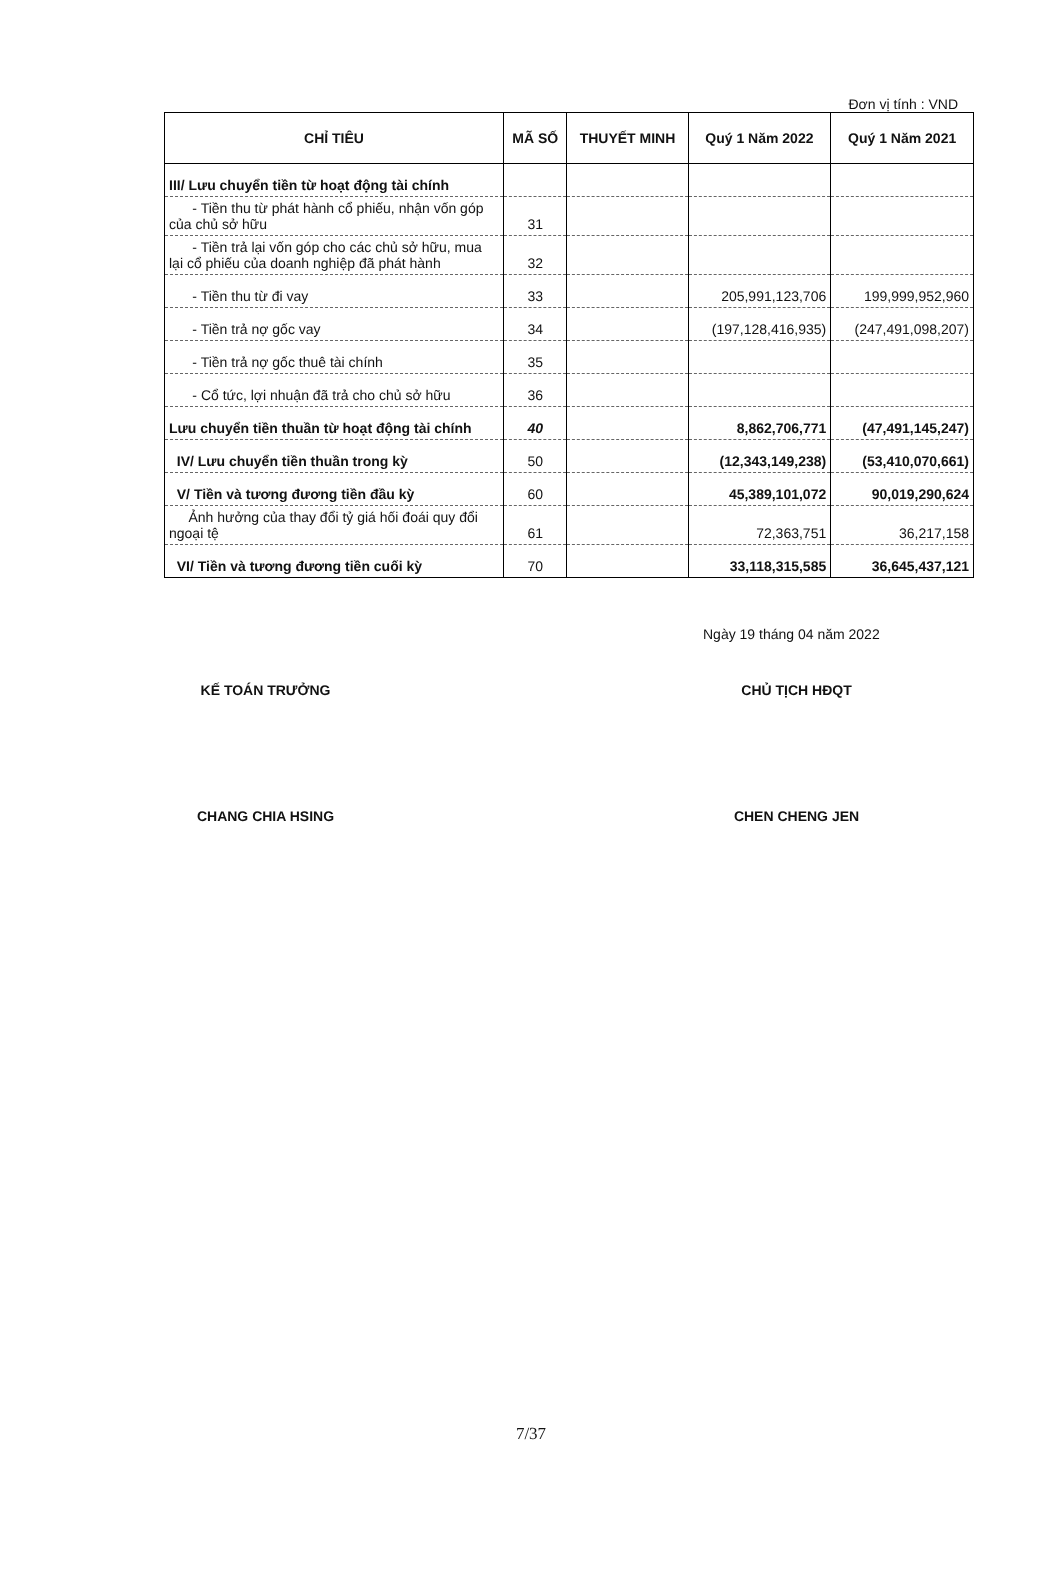Đơn vị tính : VND
| CHỈ TIÊU | MÃ SỐ | THUYẾT MINH | Quý 1 Năm 2022 | Quý 1 Năm 2021 |
| --- | --- | --- | --- | --- |
| III/ Lưu chuyển tiền từ hoạt động tài chính | | | | |
| - Tiền thu từ phát hành cổ phiếu, nhận vốn góp của chủ sở hữu | 31 | | | |
| - Tiền trả lại vốn góp cho các chủ sở hữu, mua lại cổ phiếu của doanh nghiệp đã phát hành | 32 | | | |
| - Tiền thu từ đi vay | 33 | | 205,991,123,706 | 199,999,952,960 |
| - Tiền trả nợ gốc vay | 34 | | (197,128,416,935) | (247,491,098,207) |
| - Tiền trả nợ gốc thuê tài chính | 35 | | | |
| - Cổ tức, lợi nhuận đã trả cho chủ sở hữu | 36 | | | |
| Lưu chuyển tiền thuần từ hoạt động tài chính | 40 | | 8,862,706,771 | (47,491,145,247) |
| IV/ Lưu chuyển tiền thuần trong kỳ | 50 | | (12,343,149,238) | (53,410,070,661) |
| V/ Tiền và tương đương tiền đầu kỳ | 60 | | 45,389,101,072 | 90,019,290,624 |
| Ảnh hưởng của thay đổi tỷ giá hối đoái quy đổi ngoại tệ | 61 | | 72,363,751 | 36,217,158 |
| VI/ Tiền và tương đương tiền cuối kỳ | 70 | | 33,118,315,585 | 36,645,437,121 |
Ngày 19 tháng 04 năm 2022
KẾ TOÁN TRƯỞNG CHỦ TỊCH HĐQT
CHANG CHIA HSING CHEN CHENG JEN
7/37